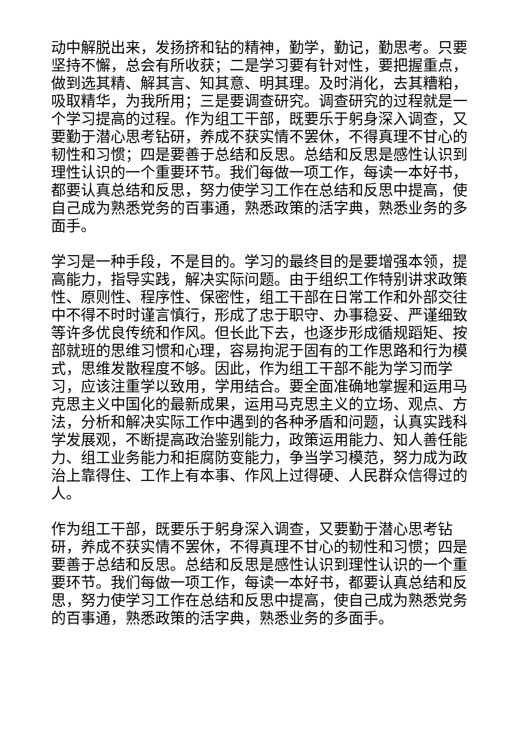动中解脱出来，发扬挤和钻的精神，勤学，勤记，勤思考。只要坚持不懈，总会有所收获；二是学习要有针对性，要把握重点，做到选其精、解其言、知其意、明其理。及时消化，去其糟粕，吸取精华，为我所用；三是要调查研究。调查研究的过程就是一个学习提高的过程。作为组工干部，既要乐于躬身深入调查，又要勤于潜心思考钻研，养成不获实情不罢休，不得真理不甘心的韧性和习惯；四是要善于总结和反思。总结和反思是感性认识到理性认识的一个重要环节。我们每做一项工作，每读一本好书，都要认真总结和反思，努力使学习工作在总结和反思中提高，使自己成为熟悉党务的百事通，熟悉政策的活字典，熟悉业务的多面手。
学习是一种手段，不是目的。学习的最终目的是要增强本领，提高能力，指导实践，解决实际问题。由于组织工作特别讲求政策性、原则性、程序性、保密性，组工干部在日常工作和外部交往中不得不时时谨言慎行，形成了忠于职守、办事稳妥、严谨细致等许多优良传统和作风。但长此下去，也逐步形成循规蹈矩、按部就班的思维习惯和心理，容易拘泥于固有的工作思路和行为模式，思维发散程度不够。因此，作为组工干部不能为学习而学习，应该注重学以致用，学用结合。要全面准确地掌握和运用马克思主义中国化的最新成果，运用马克思主义的立场、观点、方法，分析和解决实际工作中遇到的各种矛盾和问题，认真实践科学发展观，不断提高政治鉴别能力，政策运用能力、知人善任能力、组工业务能力和拒腐防变能力，争当学习模范，努力成为政治上靠得住、工作上有本事、作风上过得硬、人民群众信得过的人。
作为组工干部，既要乐于躬身深入调查，又要勤于潜心思考钻研，养成不获实情不罢休，不得真理不甘心的韧性和习惯；四是要善于总结和反思。总结和反思是感性认识到理性认识的一个重要环节。我们每做一项工作，每读一本好书，都要认真总结和反思，努力使学习工作在总结和反思中提高，使自己成为熟悉党务的百事通，熟悉政策的活字典，熟悉业务的多面手。